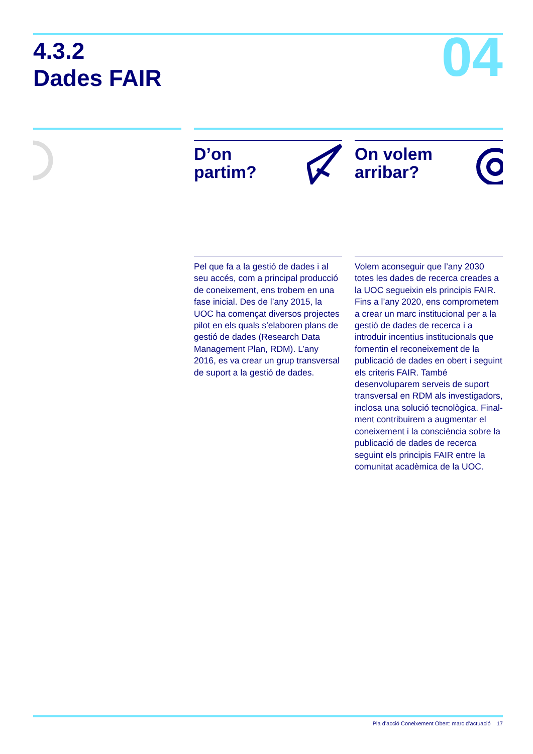4.3.2
Dades FAIR
04
D’on
partim?
Pel que fa a la gestió de dades i al seu accés, com a principal producció de coneixement, ens trobem en una fase inicial. Des de l’any 2015, la UOC ha començat diversos projectes pilot en els quals s’elaboren plans de gestió de dades (Research Data Management Plan, RDM). L’any 2016, es va crear un grup transversal de suport a la gestió de dades.
On volem
arribar?
Volem aconseguir que l’any 2030 totes les dades de recerca creades a la UOC segueixin els principis FAIR. Fins a l’any 2020, ens comprometem a crear un marc institucional per a la gestió de dades de recerca i a introduir incentius institucionals que fomentin el reconei­xement de la publicació de dades en obert i seguint els criteris FAIR. També desenvoluparem serveis de suport transversal en RDM als investigadors, inclosa una solució tecnològica. Final­ment contribuirem a augmentar el coneixement i la consciència sobre la publicació de dades de recerca seguint els principis FAIR entre la comunitat acadèmica de la UOC.
Pla d’acció Coneixement Obert: marc d’actuació 17